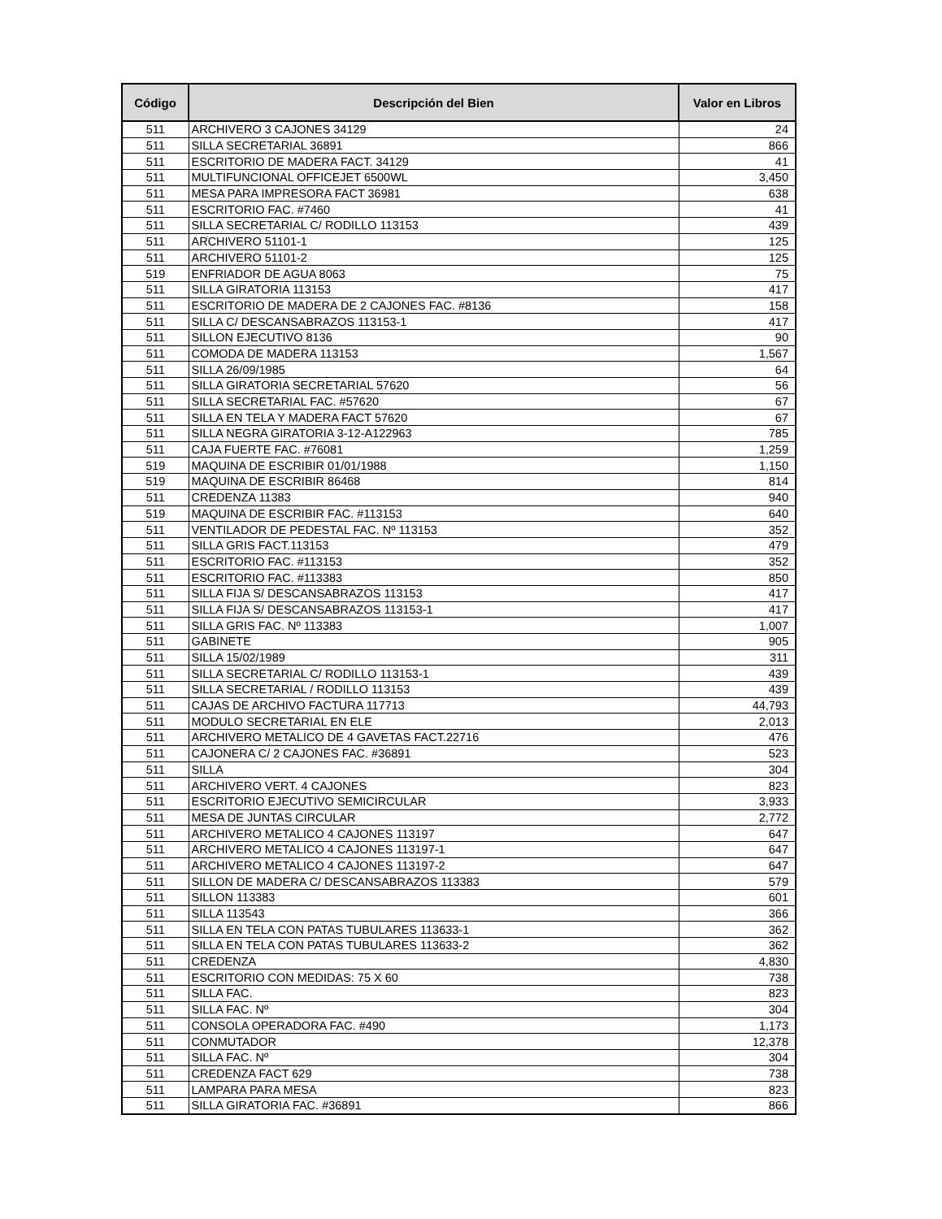| Código | Descripción del Bien | Valor en Libros |
| --- | --- | --- |
| 511 | ARCHIVERO 3 CAJONES 34129 | 24 |
| 511 | SILLA SECRETARIAL 36891 | 866 |
| 511 | ESCRITORIO DE MADERA FACT. 34129 | 41 |
| 511 | MULTIFUNCIONAL OFFICEJET 6500WL | 3,450 |
| 511 | MESA PARA IMPRESORA FACT 36981 | 638 |
| 511 | ESCRITORIO FAC. #7460 | 41 |
| 511 | SILLA SECRETARIAL C/ RODILLO 113153 | 439 |
| 511 | ARCHIVERO 51101-1 | 125 |
| 511 | ARCHIVERO 51101-2 | 125 |
| 519 | ENFRIADOR DE AGUA 8063 | 75 |
| 511 | SILLA GIRATORIA 113153 | 417 |
| 511 | ESCRITORIO DE MADERA DE 2 CAJONES FAC. #8136 | 158 |
| 511 | SILLA C/ DESCANSABRAZOS 113153-1 | 417 |
| 511 | SILLON EJECUTIVO 8136 | 90 |
| 511 | COMODA DE MADERA 113153 | 1,567 |
| 511 | SILLA 26/09/1985 | 64 |
| 511 | SILLA GIRATORIA SECRETARIAL 57620 | 56 |
| 511 | SILLA SECRETARIAL FAC. #57620 | 67 |
| 511 | SILLA EN TELA Y MADERA FACT 57620 | 67 |
| 511 | SILLA NEGRA GIRATORIA 3-12-A122963 | 785 |
| 511 | CAJA FUERTE FAC. #76081 | 1,259 |
| 519 | MAQUINA DE ESCRIBIR 01/01/1988 | 1,150 |
| 519 | MAQUINA DE ESCRIBIR 86468 | 814 |
| 511 | CREDENZA 11383 | 940 |
| 519 | MAQUINA DE ESCRIBIR FAC. #113153 | 640 |
| 511 | VENTILADOR DE PEDESTAL FAC. Nº 113153 | 352 |
| 511 | SILLA GRIS FACT.113153 | 479 |
| 511 | ESCRITORIO FAC. #113153 | 352 |
| 511 | ESCRITORIO FAC. #113383 | 850 |
| 511 | SILLA FIJA S/ DESCANSABRAZOS 113153 | 417 |
| 511 | SILLA FIJA S/ DESCANSABRAZOS 113153-1 | 417 |
| 511 | SILLA GRIS FAC. Nº 113383 | 1,007 |
| 511 | GABINETE | 905 |
| 511 | SILLA 15/02/1989 | 311 |
| 511 | SILLA SECRETARIAL C/ RODILLO 113153-1 | 439 |
| 511 | SILLA SECRETARIAL / RODILLO 113153 | 439 |
| 511 | CAJAS DE ARCHIVO FACTURA 117713 | 44,793 |
| 511 | MODULO SECRETARIAL EN ELE | 2,013 |
| 511 | ARCHIVERO METALICO DE 4 GAVETAS FACT.22716 | 476 |
| 511 | CAJONERA C/ 2 CAJONES FAC. #36891 | 523 |
| 511 | SILLA | 304 |
| 511 | ARCHIVERO VERT. 4 CAJONES | 823 |
| 511 | ESCRITORIO EJECUTIVO SEMICIRCULAR | 3,933 |
| 511 | MESA DE JUNTAS CIRCULAR | 2,772 |
| 511 | ARCHIVERO METALICO 4 CAJONES 113197 | 647 |
| 511 | ARCHIVERO METALICO 4 CAJONES 113197-1 | 647 |
| 511 | ARCHIVERO METALICO 4 CAJONES 113197-2 | 647 |
| 511 | SILLON DE MADERA C/ DESCANSABRAZOS 113383 | 579 |
| 511 | SILLON 113383 | 601 |
| 511 | SILLA 113543 | 366 |
| 511 | SILLA EN TELA CON PATAS TUBULARES 113633-1 | 362 |
| 511 | SILLA EN TELA CON PATAS TUBULARES 113633-2 | 362 |
| 511 | CREDENZA | 4,830 |
| 511 | ESCRITORIO CON MEDIDAS: 75 X 60 | 738 |
| 511 | SILLA FAC. | 823 |
| 511 | SILLA FAC. Nº | 304 |
| 511 | CONSOLA OPERADORA FAC. #490 | 1,173 |
| 511 | CONMUTADOR | 12,378 |
| 511 | SILLA FAC. Nº | 304 |
| 511 | CREDENZA FACT 629 | 738 |
| 511 | LAMPARA PARA MESA | 823 |
| 511 | SILLA GIRATORIA FAC. #36891 | 866 |